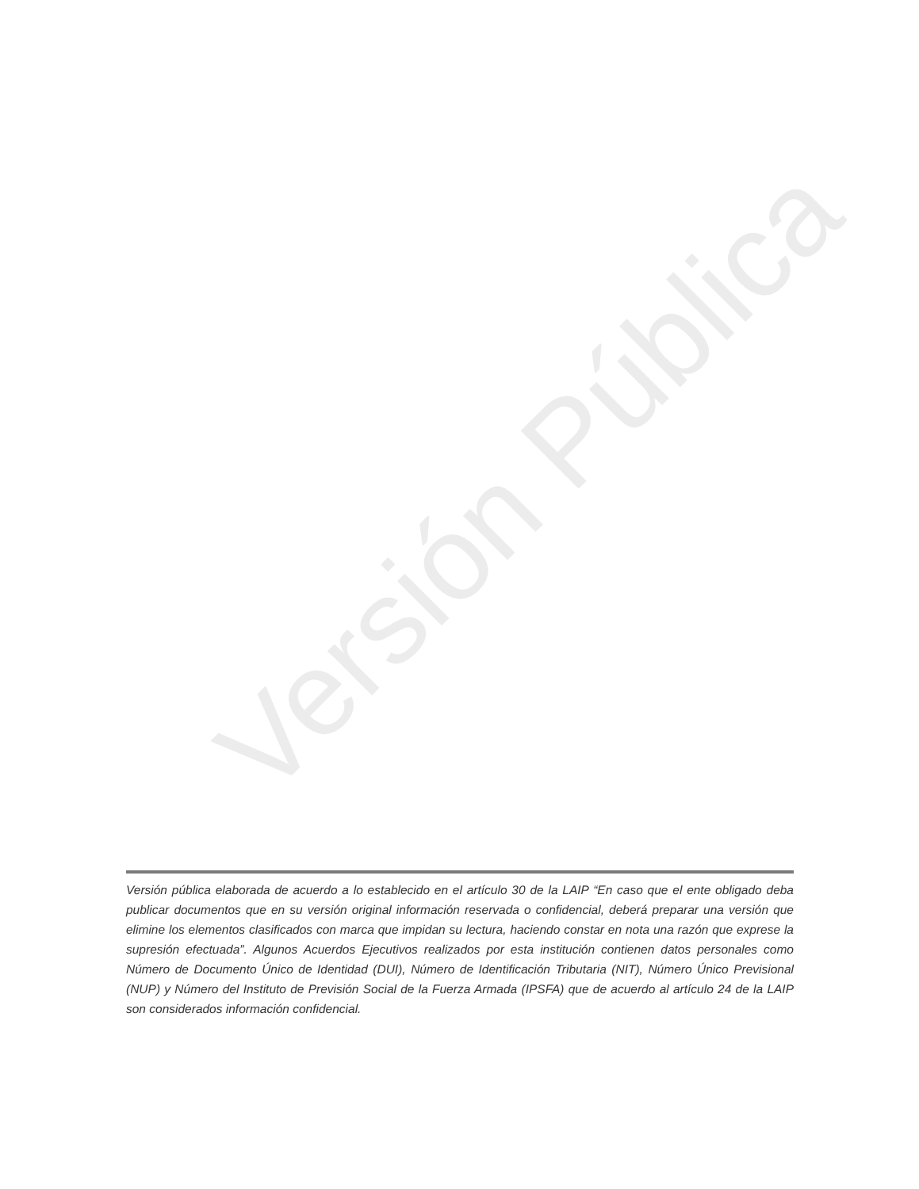Versión Pública
Versión pública elaborada de acuerdo a lo establecido en el artículo 30 de la LAIP “En caso que el ente obligado deba publicar documentos que en su versión original información reservada o confidencial, deberá preparar una versión que elimine los elementos clasificados con marca que impidan su lectura, haciendo constar en nota una razón que exprese la supresión efectuada”. Algunos Acuerdos Ejecutivos realizados por esta institución contienen datos personales como Número de Documento Único de Identidad (DUI), Número de Identificación Tributaria (NIT), Número Único Previsional (NUP) y Número del Instituto de Previsión Social de la Fuerza Armada (IPSFA) que de acuerdo al artículo 24 de la LAIP son considerados información confidencial.